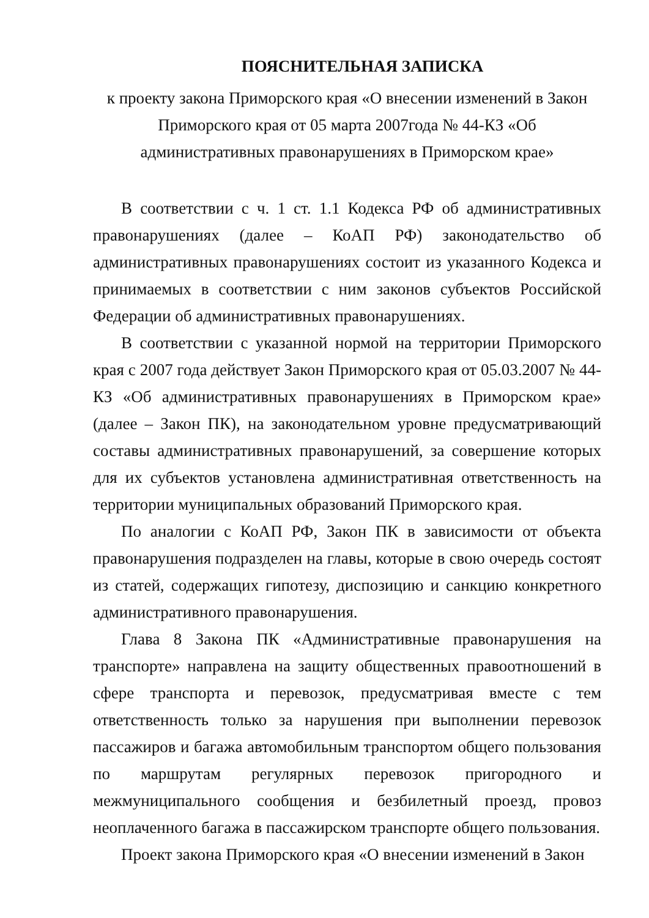ПОЯСНИТЕЛЬНАЯ ЗАПИСКА
к проекту закона Приморского края «О внесении изменений в Закон Приморского края от 05 марта 2007года № 44-КЗ «Об административных правонарушениях в Приморском крае»
В соответствии с ч. 1 ст. 1.1 Кодекса РФ об административных правонарушениях (далее – КоАП РФ) законодательство об административных правонарушениях состоит из указанного Кодекса и принимаемых в соответствии с ним законов субъектов Российской Федерации об административных правонарушениях.
В соответствии с указанной нормой на территории Приморского края с 2007 года действует Закон Приморского края от 05.03.2007 № 44-КЗ «Об административных правонарушениях в Приморском крае» (далее – Закон ПК), на законодательном уровне предусматривающий составы административных правонарушений, за совершение которых для их субъектов установлена административная ответственность на территории муниципальных образований Приморского края.
По аналогии с КоАП РФ, Закон ПК в зависимости от объекта правонарушения подразделен на главы, которые в свою очередь состоят из статей, содержащих гипотезу, диспозицию и санкцию конкретного административного правонарушения.
Глава 8 Закона ПК «Административные правонарушения на транспорте» направлена на защиту общественных правоотношений в сфере транспорта и перевозок, предусматривая вместе с тем ответственность только за нарушения при выполнении перевозок пассажиров и багажа автомобильным транспортом общего пользования по маршрутам регулярных перевозок пригородного и межмуниципального сообщения и безбилетный проезд, провоз неоплаченного багажа в пассажирском транспорте общего пользования.
Проект закона Приморского края «О внесении изменений в Закон